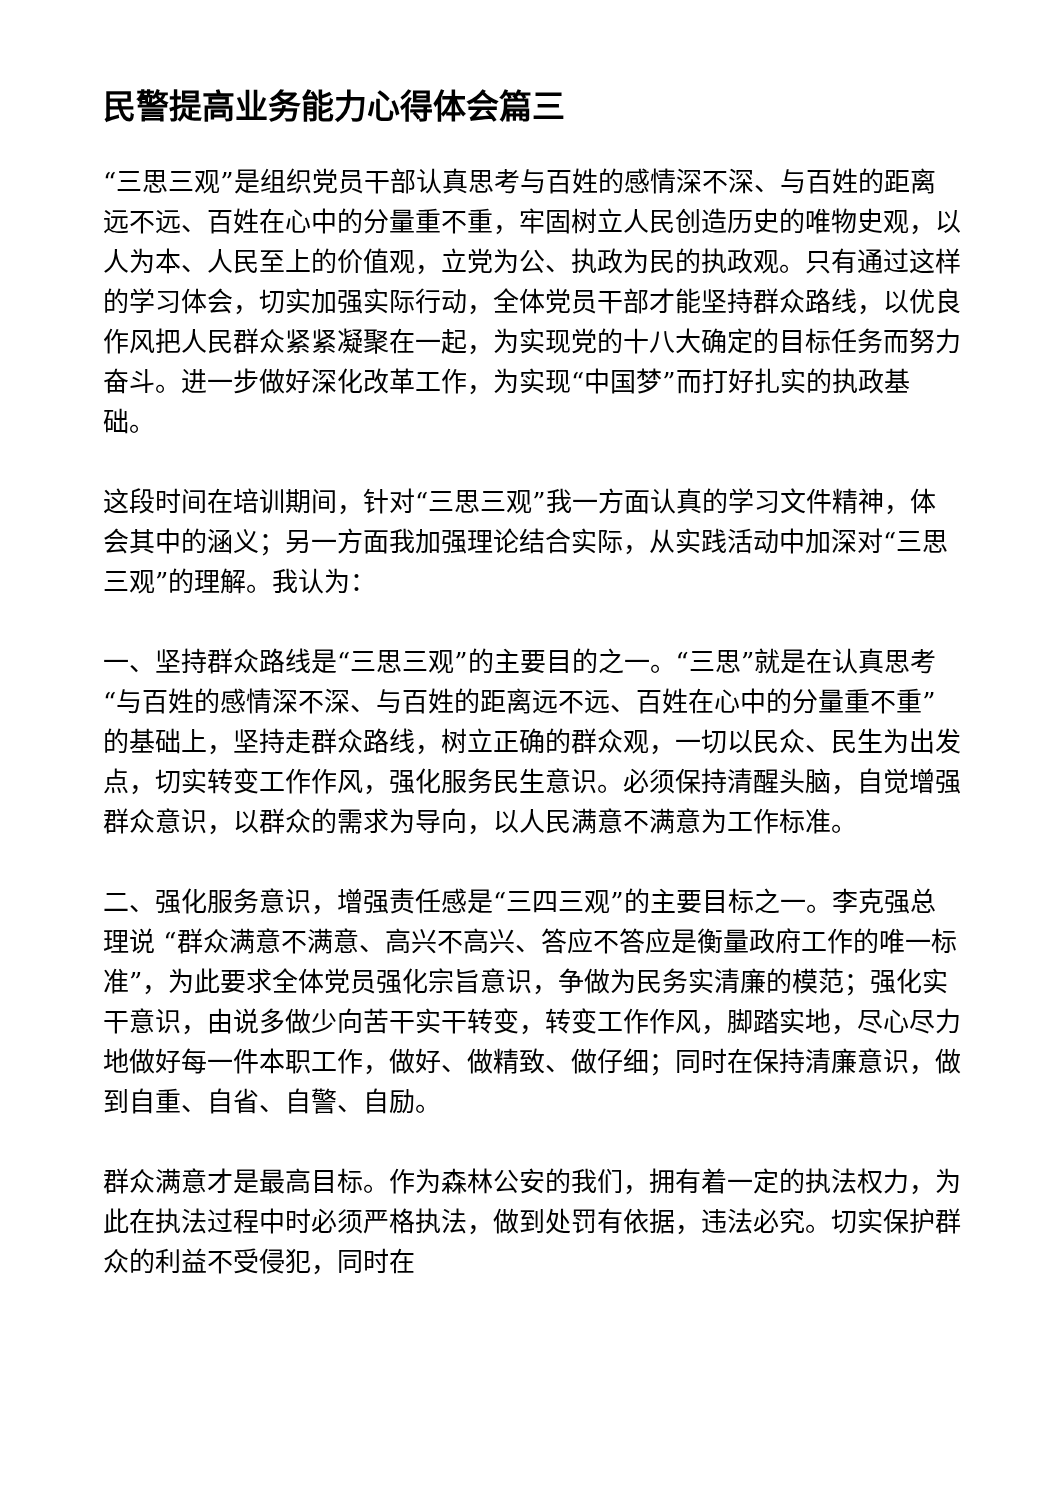民警提高业务能力心得体会篇三
“三思三观”是组织党员干部认真思考与百姓的感情深不深、与百姓的距离远不远、百姓在心中的分量重不重，牢固树立人民创造历史的唯物史观，以人为本、人民至上的价值观，立党为公、执政为民的执政观。只有通过这样的学习体会，切实加强实际行动，全体党员干部才能坚持群众路线，以优良作风把人民群众紧紧凝聚在一起，为实现党的十八大确定的目标任务而努力奋斗。进一步做好深化改革工作，为实现“中国梦”而打好扎实的执政基础。
这段时间在培训期间，针对“三思三观”我一方面认真的学习文件精神，体会其中的涵义；另一方面我加强理论结合实际，从实践活动中加深对“三思三观”的理解。我认为：
一、坚持群众路线是“三思三观”的主要目的之一。“三思”就是在认真思考“与百姓的感情深不深、与百姓的距离远不远、百姓在心中的分量重不重”的基础上，坚持走群众路线，树立正确的群众观，一切以民众、民生为出发点，切实转变工作作风，强化服务民生意识。必须保持清醒头脑，自觉增强群众意识，以群众的需求为导向，以人民满意不满意为工作标准。
二、强化服务意识，增强责任感是“三四三观”的主要目标之一。李克强总理说 “群众满意不满意、高兴不高兴、答应不答应是衡量政府工作的唯一标准”，为此要求全体党员强化宗旨意识，争做为民务实清廉的模范；强化实干意识，由说多做少向苦干实干转变，转变工作作风，脚踏实地，尽心尽力地做好每一件本职工作，做好、做精致、做仔细；同时在保持清廉意识，做到自重、自省、自警、自励。
群众满意才是最高目标。作为森林公安的我们，拥有着一定的执法权力，为此在执法过程中时必须严格执法，做到处罚有依据，违法必究。切实保护群众的利益不受侵犯，同时在